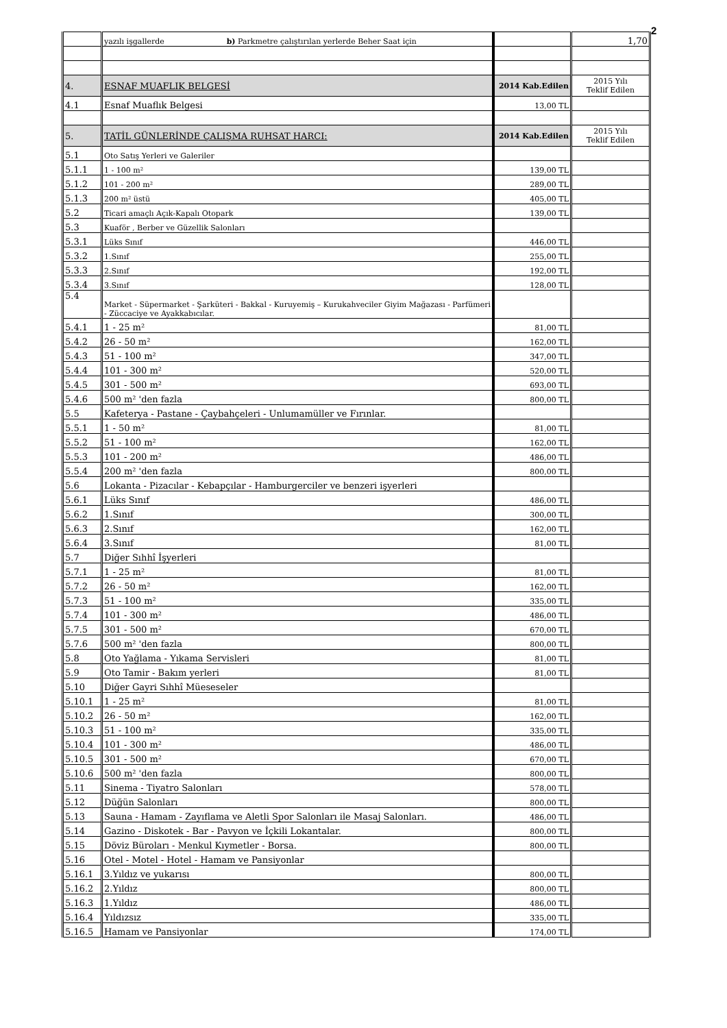2
| | yazılı işgallerde b) Parkmetre çalıştırılan yerlerde Beher Saat için | | 1,70 |
| 4. | ESNAF MUAFLIK BELGESİ | 2014 Kab.Edilen | 2015 Yılı Teklif Edilen |
| 4.1 | Esnaf Muaflık Belgesi | 13,00 TL | |
| 5. | TATİL GÜNLERİNDE ÇALIŞMA RUHSAT HARCI: | 2014 Kab.Edilen | 2015 Yılı Teklif Edilen |
| 5.1 | Oto Satış Yerleri ve Galeriler | | |
| 5.1.1 | 1 - 100 m² | 139,00 TL | |
| 5.1.2 | 101 - 200 m² | 289,00 TL | |
| 5.1.3 | 200 m² üstü | 405,00 TL | |
| 5.2 | Ticari amaçlı Açık-Kapalı Otopark | 139,00 TL | |
| 5.3 | Kuaför , Berber ve Güzellik Salonları | | |
| 5.3.1 | Lüks Sınıf | 446,00 TL | |
| 5.3.2 | 1.Sınıf | 255,00 TL | |
| 5.3.3 | 2.Sınıf | 192,00 TL | |
| 5.3.4 | 3.Sınıf | 128,00 TL | |
| 5.4 | Market - Süpermarket - Şarküteri - Bakkal - Kuruyemiş – Kurukahveciler Giyim Mağazası - Parfümeri - Züccaciye ve Ayakkabıcılar. | | |
| 5.4.1 | 1 - 25 m² | 81,00 TL | |
| 5.4.2 | 26 - 50 m² | 162,00 TL | |
| 5.4.3 | 51 - 100 m² | 347,00 TL | |
| 5.4.4 | 101 - 300 m² | 520,00 TL | |
| 5.4.5 | 301 - 500 m² | 693,00 TL | |
| 5.4.6 | 500 m² 'den fazla | 800,00 TL | |
| 5.5 | Kafeterya - Pastane - Çaybahçeleri - Unlumamüller ve Fırınlar. | | |
| 5.5.1 | 1 - 50 m² | 81,00 TL | |
| 5.5.2 | 51 - 100 m² | 162,00 TL | |
| 5.5.3 | 101 - 200 m² | 486,00 TL | |
| 5.5.4 | 200 m² 'den fazla | 800,00 TL | |
| 5.6 | Lokanta - Pizacılar - Kebapçılar - Hamburgerciler ve benzeri işyerleri | | |
| 5.6.1 | Lüks Sınıf | 486,00 TL | |
| 5.6.2 | 1.Sınıf | 300,00 TL | |
| 5.6.3 | 2.Sınıf | 162,00 TL | |
| 5.6.4 | 3.Sınıf | 81,00 TL | |
| 5.7 | Diğer Sıhhî İşyerleri | | |
| 5.7.1 | 1 - 25 m² | 81,00 TL | |
| 5.7.2 | 26 - 50 m² | 162,00 TL | |
| 5.7.3 | 51 - 100 m² | 335,00 TL | |
| 5.7.4 | 101 - 300 m² | 486,00 TL | |
| 5.7.5 | 301 - 500 m² | 670,00 TL | |
| 5.7.6 | 500 m² 'den fazla | 800,00 TL | |
| 5.8 | Oto Yağlama - Yıkama Servisleri | 81,00 TL | |
| 5.9 | Oto Tamir - Bakım yerleri | 81,00 TL | |
| 5.10 | Diğer Gayri Sıhhî Müeseseler | | |
| 5.10.1 | 1 - 25 m² | 81,00 TL | |
| 5.10.2 | 26 - 50 m² | 162,00 TL | |
| 5.10.3 | 51 - 100 m² | 335,00 TL | |
| 5.10.4 | 101 - 300 m² | 486,00 TL | |
| 5.10.5 | 301 - 500 m² | 670,00 TL | |
| 5.10.6 | 500 m² 'den fazla | 800,00 TL | |
| 5.11 | Sinema - Tiyatro Salonları | 578,00 TL | |
| 5.12 | Düğün Salonları | 800,00 TL | |
| 5.13 | Sauna - Hamam - Zayıflama ve Aletli Spor Salonları ile Masaj Salonları. | 486,00 TL | |
| 5.14 | Gazino - Diskotek - Bar - Pavyon ve İçkili Lokantalar. | 800,00 TL | |
| 5.15 | Döviz Büroları - Menkul Kıymetler - Borsa. | 800,00 TL | |
| 5.16 | Otel - Motel - Hotel - Hamam ve Pansiyonlar | | |
| 5.16.1 | 3.Yıldız ve yukarısı | 800,00 TL | |
| 5.16.2 | 2.Yıldız | 800,00 TL | |
| 5.16.3 | 1.Yıldız | 486,00 TL | |
| 5.16.4 | Yıldızsız | 335,00 TL | |
| 5.16.5 | Hamam ve Pansiyonlar | 174,00 TL | |